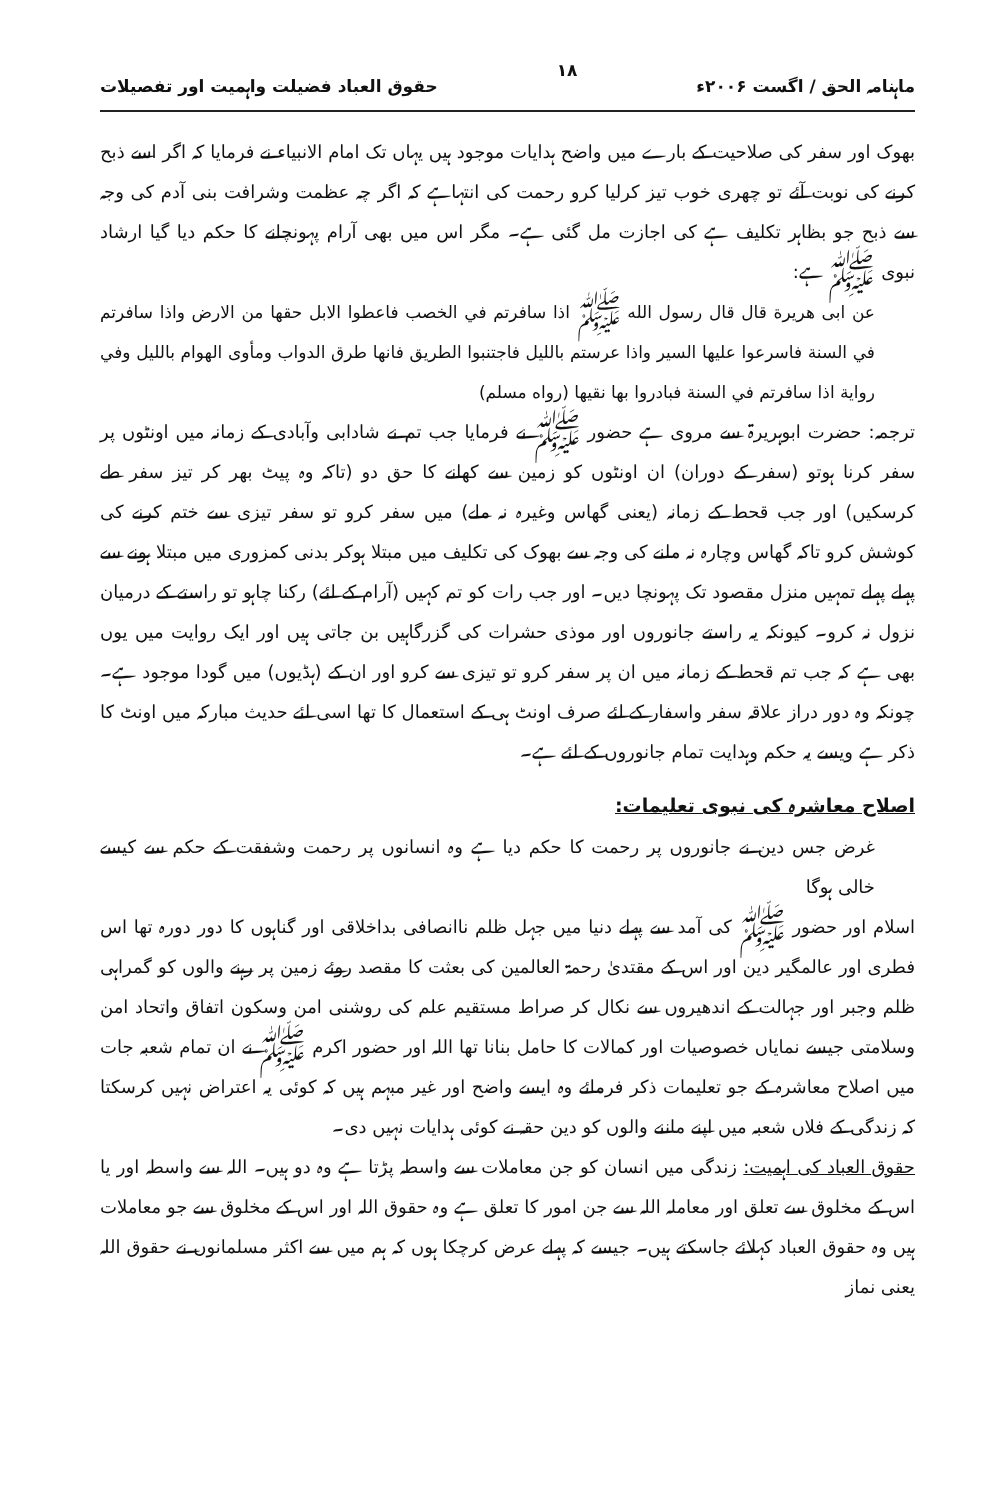ماہنامہ الحق / اگست ۲۰۰۶ء ۱۸ حقوق العباد فضیلت واہمیت اور تفصیلات
بھوک اور سفر کی صلاحیت کے بارے میں واضح ہدایات موجود ہیں یہاں تک امام الانبیاء نے فرمایا کہ اگر اسے ذبح کرنے کی نوبت آئے تو چھری خوب تیز کرلیا کرو رحمت کی انتہاہے کہ اگر چہ عظمت وشرافت بنی آدم کی وجہ سے ذبح جو بظاہر تکلیف ہے کی اجازت مل گئی ہے۔ مگر اس میں بھی آرام پہونچانے کا حکم دیا گیا ارشاد نبوی ﷺ ہے:
عن ابی هريرة قال قال رسول الله ﷺ اذا سافرتم في الخصب فاعطوا الابل حقها من الارض واذا سافرتم في السنة فاسرعوا عليها السير واذا عرستم بالليل فاجتنبوا الطريق فانها طرق الدواب ومأوى الهوام بالليل وفي رواية اذا سافرتم في السنة فبادروا بها نقيها (رواه مسلم)
ترجمہ: حضرت ابوہریرۃ سے مروی ہے حضور ﷺ نے فرمایا جب تم نے شادابی وآبادی کے زمانہ میں اونٹوں پر سفر کرنا ہوتو (سفر کے دوران) ان اونٹوں کو زمین سے کھانے کا حق دو (تاکہ وہ پیٹ بھر کر تیز سفر طے کرسکیں) اور جب قحط کے زمانہ (یعنی گھاس وغیرہ نہ ملے) میں سفر کرو تو سفر تیزی سے ختم کرنے کی کوشش کرو تاکہ گھاس وچارہ نہ ملنے کی وجہ سے بھوک کی تکلیف میں مبتلا ہوکر بدنی کمزوری میں مبتلا ہونے سے پہلے پہلے تمہیں منزل مقصود تک پہونچا دیں۔ اور جب رات کو تم کہیں (آرام کے لئے) رکنا چاہو تو راستے کے درمیان نزول نہ کرو۔ کیونکہ یہ راستے جانوروں اور موذی حشرات کی گزرگاہیں بن جاتی ہیں اور ایک روایت میں یوں بھی ہے کہ جب تم قحط کے زمانہ میں ان پر سفر کرو تو تیزی سے کرو اور ان کے (ہڈیوں) میں گودا موجود ہے۔ چونکہ وہ دور دراز علاقہ سفر واسفار کے لئے صرف اونٹ ہی کے استعمال کا تھا اسی لئے حدیث مبارکہ میں اونٹ کا ذکر ہے ویسے یہ حکم وہدایت تمام جانوروں کے لئے ہے۔
اصلاح معاشرہ کی نبوی تعلیمات:
غرض جس دین نے جانوروں پر رحمت کا حکم دیا ہے وہ انسانوں پر رحمت وشفقت کے حکم سے کیسے خالی ہوگا
اسلام اور حضور ﷺ کی آمد سے پہلے دنیا میں جہل ظلم ناانصافی بداخلاقی اور گناہوں کا دور دورہ تھا اس فطری اور عالمگیر دین اور اس کے مقتدیٰ رحمۃ العالمین کی بعثت کا مقصد روئے زمین پر رہنے والوں کو گمراہی ظلم وجبر اور جہالت کے اندھیروں سے نکال کر صراط مستقیم علم کی روشنی امن وسکون اتفاق واتحاد امن وسلامتی جیسے نمایاں خصوصیات اور کمالات کا حامل بنانا تھا اللہ اور حضور اکرم ﷺ نے ان تمام شعبہ جات میں اصلاح معاشرہ کے جو تعلیمات ذکر فرمائے وہ ایسے واضح اور غیر مبہم ہیں کہ کوئی یہ اعتراض نہیں کرسکتا کہ زندگی کے فلاں شعبہ میں اپنے ماننے والوں کو دین حقہ نے کوئی ہدایات نہیں دی۔
حقوق العباد کی اہمیت: زندگی میں انسان کو جن معاملات سے واسطہ پڑتا ہے وہ دو ہیں۔ اللہ سے واسطہ اور یا اس کے مخلوق سے تعلق اور معاملہ اللہ سے جن امور کا تعلق ہے وہ حقوق اللہ اور اس کے مخلوق سے جو معاملات ہیں وہ حقوق العباد کہلائے جاسکتے ہیں۔ جیسے کہ پہلے عرض کرچکا ہوں کہ ہم میں سے اکثر مسلمانوں نے حقوق اللہ یعنی نماز